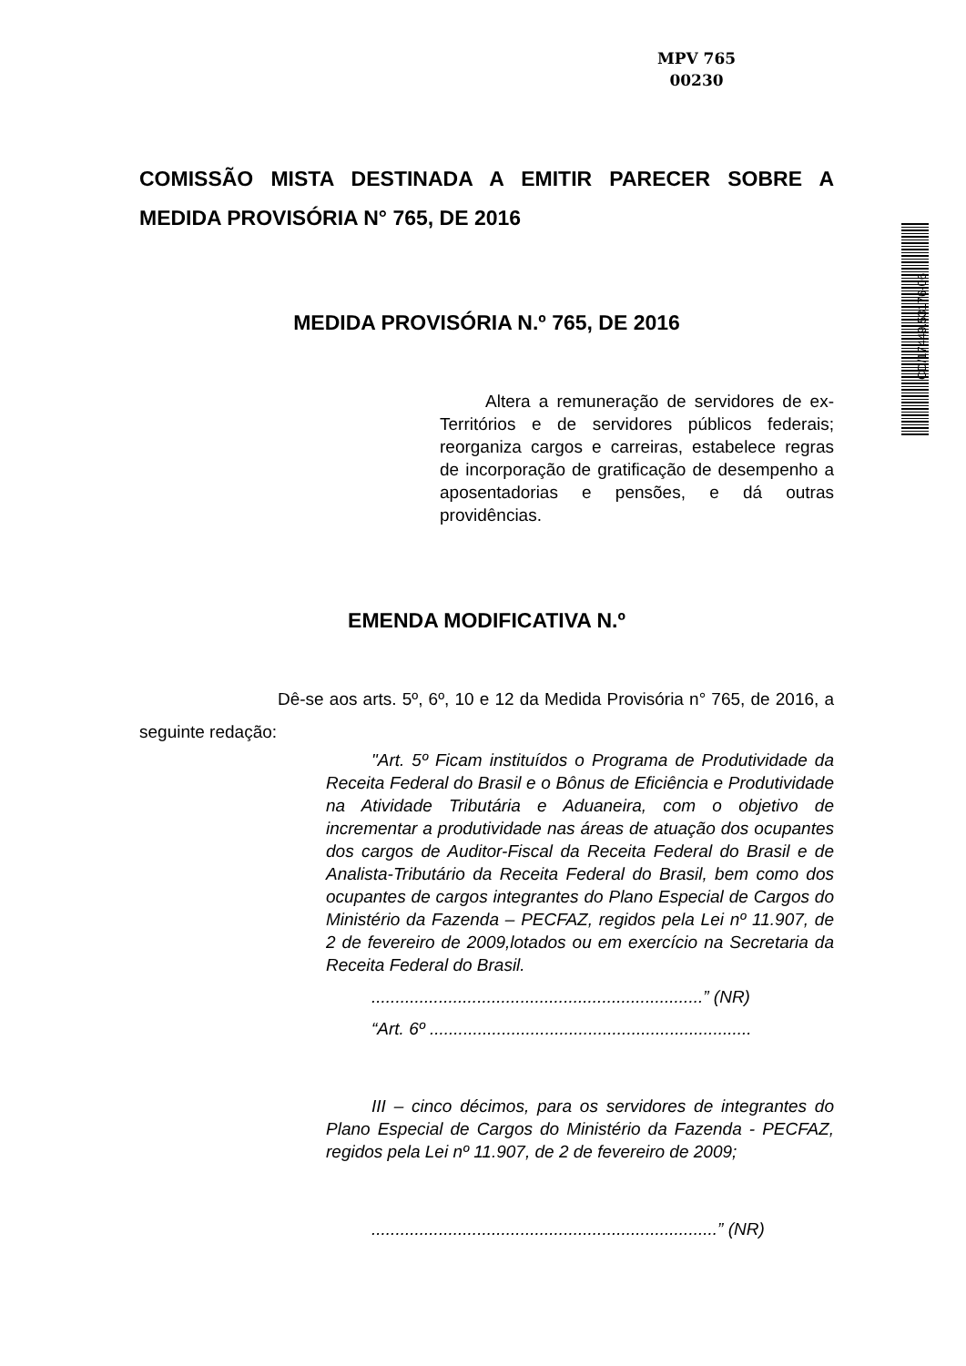MPV 765
00230
COMISSÃO MISTA DESTINADA A EMITIR PARECER SOBRE A MEDIDA PROVISÓRIA N° 765, DE 2016
MEDIDA PROVISÓRIA N.º 765, DE 2016
Altera a remuneração de servidores de ex-Territórios e de servidores públicos federais; reorganiza cargos e carreiras, estabelece regras de incorporação de gratificação de desempenho a aposentadorias e pensões, e dá outras providências.
EMENDA MODIFICATIVA N.º
Dê-se aos arts. 5º, 6º, 10 e 12 da Medida Provisória n° 765, de 2016, a seguinte redação:
"Art. 5º Ficam instituídos o Programa de Produtividade da Receita Federal do Brasil e o Bônus de Eficiência e Produtividade na Atividade Tributária e Aduaneira, com o objetivo de incrementar a produtividade nas áreas de atuação dos ocupantes dos cargos de Auditor-Fiscal da Receita Federal do Brasil e de Analista-Tributário da Receita Federal do Brasil, bem como dos ocupantes de cargos integrantes do Plano Especial de Cargos do Ministério da Fazenda – PECFAZ, regidos pela Lei nº 11.907, de 2 de fevereiro de 2009,lotados ou em exercício na Secretaria da Receita Federal do Brasil.
.....................................................................” (NR)
“Art. 6º ...................................................................
III – cinco décimos, para os servidores de integrantes do Plano Especial de Cargos do Ministério da Fazenda - PECFAZ, regidos pela Lei nº 11.907, de 2 de fevereiro de 2009;
........................................................................” (NR)
CD/17449.53176-06